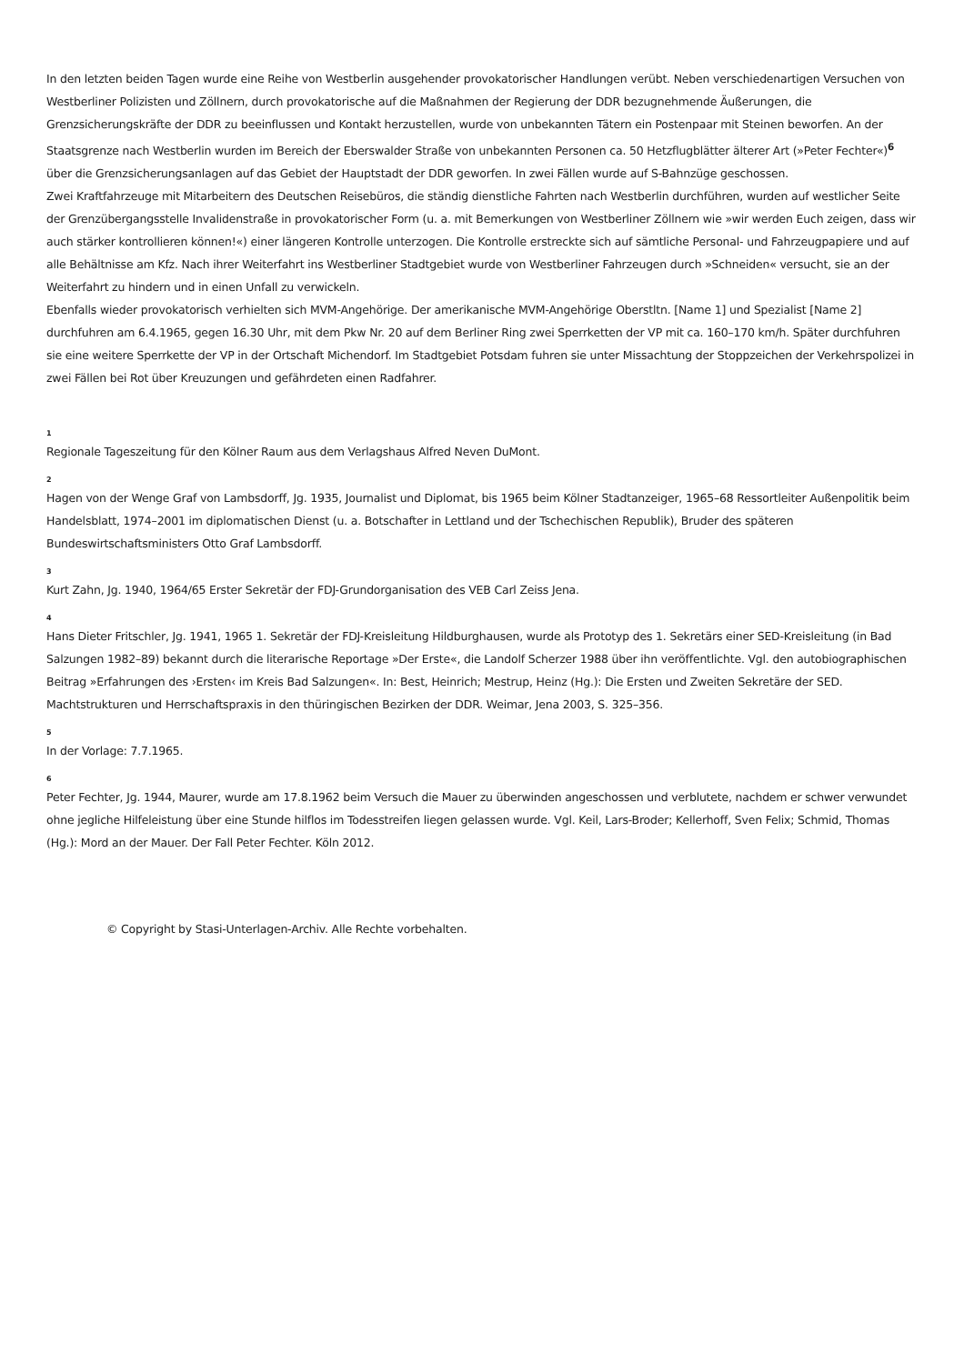In den letzten beiden Tagen wurde eine Reihe von Westberlin ausgehender provokatorischer Handlungen verübt. Neben verschiedenartigen Versuchen von Westberliner Polizisten und Zöllnern, durch provokatorische auf die Maßnahmen der Regierung der DDR bezugnehmende Äußerungen, die Grenzsicherungskräfte der DDR zu beeinflussen und Kontakt herzustellen, wurde von unbekannten Tätern ein Postenpaar mit Steinen beworfen. An der Staatsgrenze nach Westberlin wurden im Bereich der Eberswalder Straße von unbekannten Personen ca. 50 Hetzflugblätter älterer Art (»Peter Fechter«)<sup>6</sup> über die Grenzsicherungsanlagen auf das Gebiet der Hauptstadt der DDR geworfen. In zwei Fällen wurde auf S-Bahnzüge geschossen.
Zwei Kraftfahrzeuge mit Mitarbeitern des Deutschen Reisebüros, die ständig dienstliche Fahrten nach Westberlin durchführen, wurden auf westlicher Seite der Grenzübergangsstelle Invalidenstraße in provokatorischer Form (u. a. mit Bemerkungen von Westberliner Zöllnern wie »wir werden Euch zeigen, dass wir auch stärker kontrollieren können!«) einer längeren Kontrolle unterzogen. Die Kontrolle erstreckte sich auf sämtliche Personal- und Fahrzeugpapiere und auf alle Behältnisse am Kfz. Nach ihrer Weiterfahrt ins Westberliner Stadtgebiet wurde von Westberliner Fahrzeugen durch »Schneiden« versucht, sie an der Weiterfahrt zu hindern und in einen Unfall zu verwickeln.
Ebenfalls wieder provokatorisch verhielten sich MVM-Angehörige. Der amerikanische MVM-Angehörige Oberstltn. [Name 1] und Spezialist [Name 2] durchfuhren am 6.4.1965, gegen 16.30 Uhr, mit dem Pkw Nr. 20 auf dem Berliner Ring zwei Sperrketten der VP mit ca. 160–170 km/h. Später durchfuhren sie eine weitere Sperrkette der VP in der Ortschaft Michendorf. Im Stadtgebiet Potsdam fuhren sie unter Missachtung der Stoppzeichen der Verkehrspolizei in zwei Fällen bei Rot über Kreuzungen und gefährdeten einen Radfahrer.
1
Regionale Tageszeitung für den Kölner Raum aus dem Verlagshaus Alfred Neven DuMont.
2
Hagen von der Wenge Graf von Lambsdorff, Jg. 1935, Journalist und Diplomat, bis 1965 beim Kölner Stadtanzeiger, 1965–68 Ressortleiter Außenpolitik beim Handelsblatt, 1974–2001 im diplomatischen Dienst (u. a. Botschafter in Lettland und der Tschechischen Republik), Bruder des späteren Bundeswirtschaftsministers Otto Graf Lambsdorff.
3
Kurt Zahn, Jg. 1940, 1964/65 Erster Sekretär der FDJ-Grundorganisation des VEB Carl Zeiss Jena.
4
Hans Dieter Fritschler, Jg. 1941, 1965 1. Sekretär der FDJ-Kreisleitung Hildburghausen, wurde als Prototyp des 1. Sekretärs einer SED-Kreisleitung (in Bad Salzungen 1982–89) bekannt durch die literarische Reportage »Der Erste«, die Landolf Scherzer 1988 über ihn veröffentlichte. Vgl. den autobiographischen Beitrag »Erfahrungen des ›Ersten‹ im Kreis Bad Salzungen«. In: Best, Heinrich; Mestrup, Heinz (Hg.): Die Ersten und Zweiten Sekretäre der SED. Machtstrukturen und Herrschaftspraxis in den thüringischen Bezirken der DDR. Weimar, Jena 2003, S. 325–356.
5
In der Vorlage: 7.7.1965.
6
Peter Fechter, Jg. 1944, Maurer, wurde am 17.8.1962 beim Versuch die Mauer zu überwinden angeschossen und verblutete, nachdem er schwer verwundet ohne jegliche Hilfeleistung über eine Stunde hilflos im Todesstreifen liegen gelassen wurde. Vgl. Keil, Lars-Broder; Kellerhoff, Sven Felix; Schmid, Thomas (Hg.): Mord an der Mauer. Der Fall Peter Fechter. Köln 2012.
© Copyright by Stasi-Unterlagen-Archiv. Alle Rechte vorbehalten.